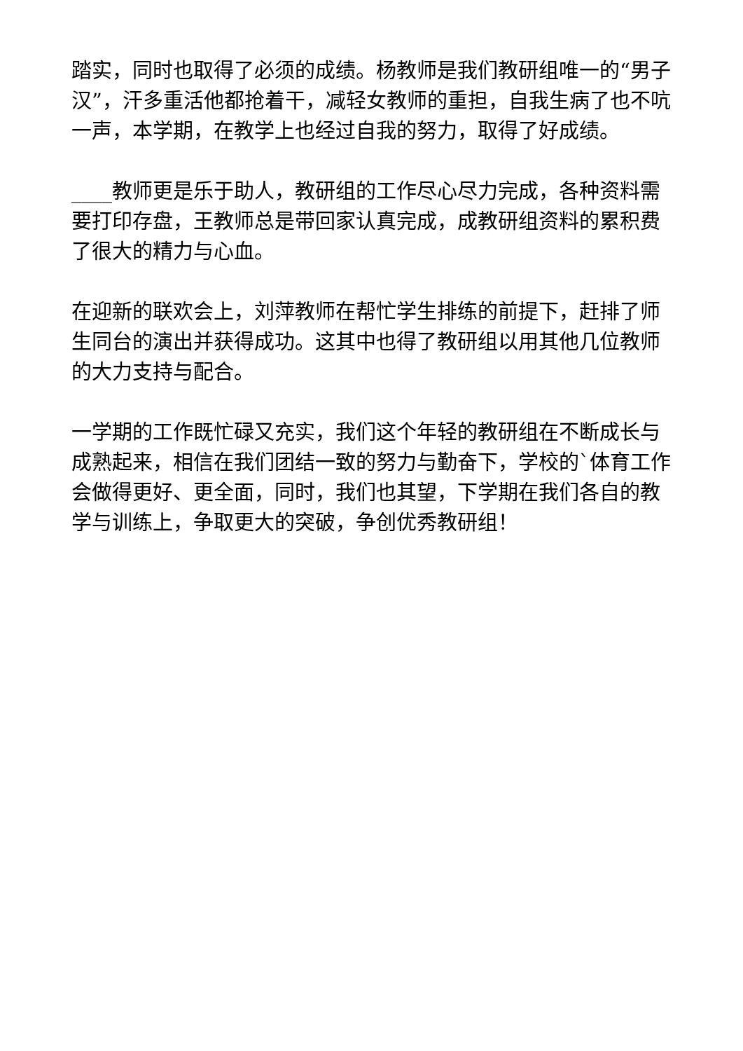踏实，同时也取得了必须的成绩。杨教师是我们教研组唯一的“男子汉”，汗多重活他都抢着干，减轻女教师的重担，自我生病了也不吭一声，本学期，在教学上也经过自我的努力，取得了好成绩。
____教师更是乐于助人，教研组的工作尽心尽力完成，各种资料需要打印存盘，王教师总是带回家认真完成，成教研组资料的累积费了很大的精力与心血。
在迎新的联欢会上，刘萍教师在帮忙学生排练的前提下，赶排了师生同台的演出并获得成功。这其中也得了教研组以用其他几位教师的大力支持与配合。
一学期的工作既忙碌又充实，我们这个年轻的教研组在不断成长与成熟起来，相信在我们团结一致的努力与勤奋下，学校的`体育工作会做得更好、更全面，同时，我们也其望，下学期在我们各自的教学与训练上，争取更大的突破，争创优秀教研组！